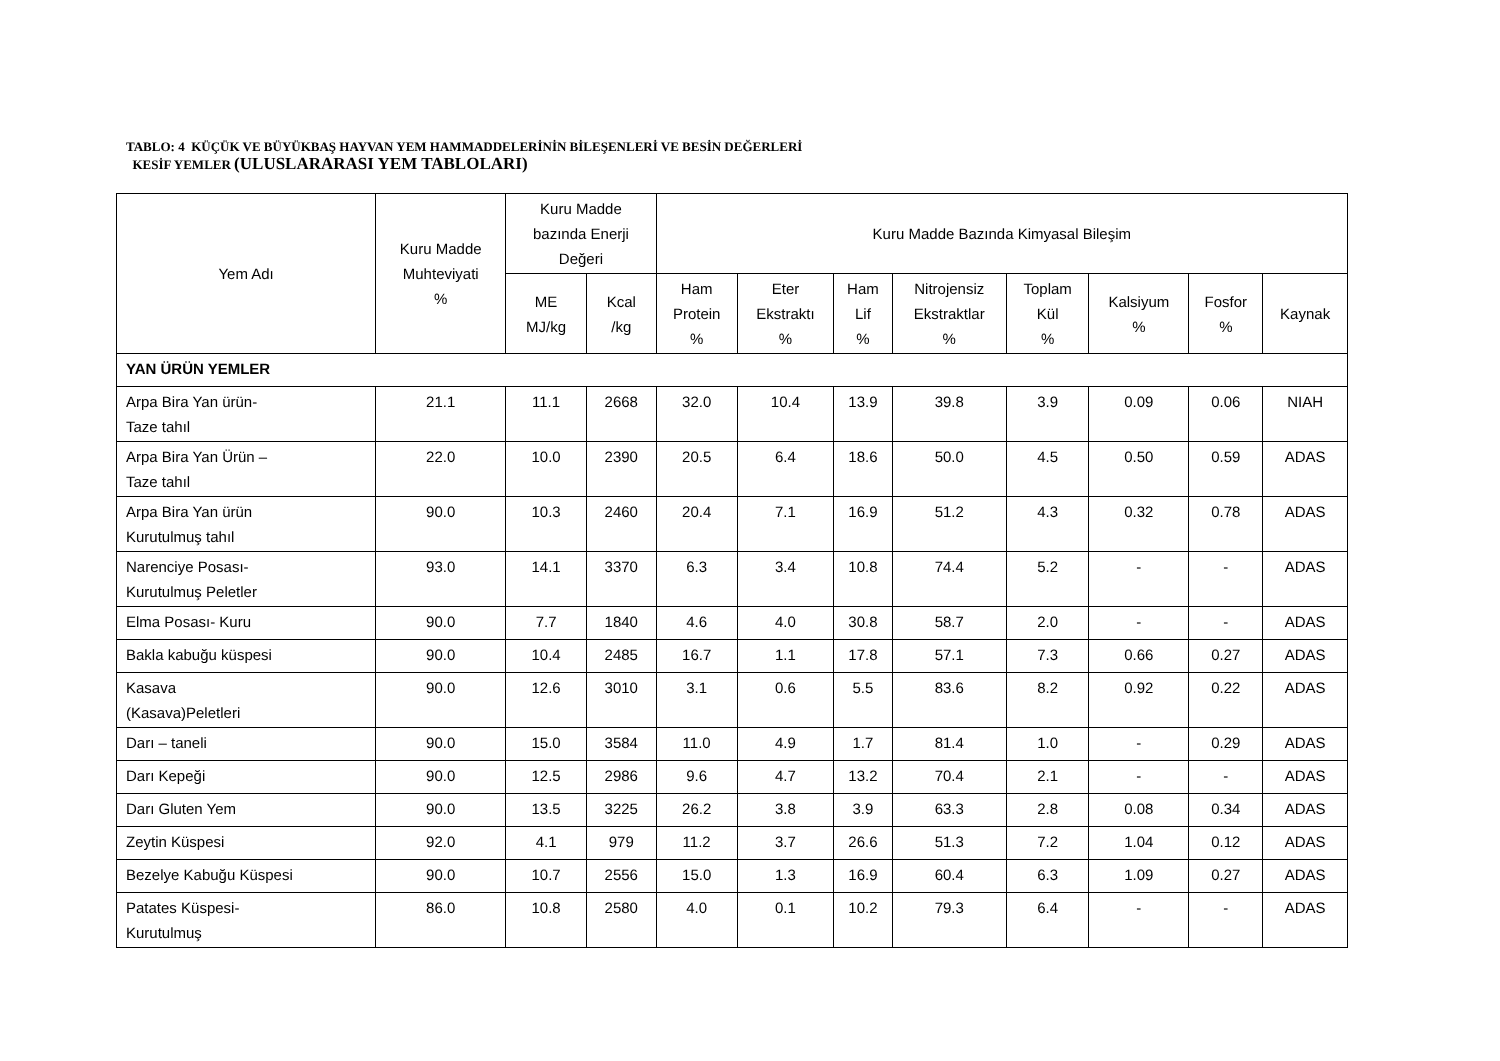TABLO: 4 KÜÇÜK VE BÜYÜKBAŞ HAYVAN YEM HAMMADDELERİNİN BİLEŞENLERİ VE BESİN DEĞERLERİ
KESİF YEMLER (ULUSLARARASI YEM TABLOLARI)
| Yem Adı | Kuru Madde Muhteviyati % | Kuru Madde bazında Enerji Değeri | | Kuru Madde Bazında Kimyasal Bileşim | | | | | | | |
| --- | --- | --- | --- | --- | --- | --- | --- | --- | --- | --- | --- |
| | | ME MJ/kg | Kcal /kg | Ham Protein % | Eter Ekstraktı % | Ham Lif % | Nitrojensiz Ekstraktlar % | Toplam Kül % | Kalsiyum % | Fosfor % | Kaynak |
| YAN ÜRÜN YEMLER | | | | | | | | | | | |
| Arpa Bira Yan ürün- Taze tahıl | 21.1 | 11.1 | 2668 | 32.0 | 10.4 | 13.9 | 39.8 | 3.9 | 0.09 | 0.06 | NIAH |
| Arpa Bira Yan Ürün – Taze tahıl | 22.0 | 10.0 | 2390 | 20.5 | 6.4 | 18.6 | 50.0 | 4.5 | 0.50 | 0.59 | ADAS |
| Arpa Bira Yan ürün Kurutulmuş tahıl | 90.0 | 10.3 | 2460 | 20.4 | 7.1 | 16.9 | 51.2 | 4.3 | 0.32 | 0.78 | ADAS |
| Narenciye Posası- Kurutulmuş Peletler | 93.0 | 14.1 | 3370 | 6.3 | 3.4 | 10.8 | 74.4 | 5.2 | - | - | ADAS |
| Elma Posası- Kuru | 90.0 | 7.7 | 1840 | 4.6 | 4.0 | 30.8 | 58.7 | 2.0 | - | - | ADAS |
| Bakla kabuğu küspesi | 90.0 | 10.4 | 2485 | 16.7 | 1.1 | 17.8 | 57.1 | 7.3 | 0.66 | 0.27 | ADAS |
| Kasava (Kasava)Peletleri | 90.0 | 12.6 | 3010 | 3.1 | 0.6 | 5.5 | 83.6 | 8.2 | 0.92 | 0.22 | ADAS |
| Darı – taneli | 90.0 | 15.0 | 3584 | 11.0 | 4.9 | 1.7 | 81.4 | 1.0 | - | 0.29 | ADAS |
| Darı Kepeği | 90.0 | 12.5 | 2986 | 9.6 | 4.7 | 13.2 | 70.4 | 2.1 | - | - | ADAS |
| Darı Gluten Yem | 90.0 | 13.5 | 3225 | 26.2 | 3.8 | 3.9 | 63.3 | 2.8 | 0.08 | 0.34 | ADAS |
| Zeytin Küspesi | 92.0 | 4.1 | 979 | 11.2 | 3.7 | 26.6 | 51.3 | 7.2 | 1.04 | 0.12 | ADAS |
| Bezelye Kabuğu Küspesi | 90.0 | 10.7 | 2556 | 15.0 | 1.3 | 16.9 | 60.4 | 6.3 | 1.09 | 0.27 | ADAS |
| Patates Küspesi- Kurutulmuş | 86.0 | 10.8 | 2580 | 4.0 | 0.1 | 10.2 | 79.3 | 6.4 | - | - | ADAS |